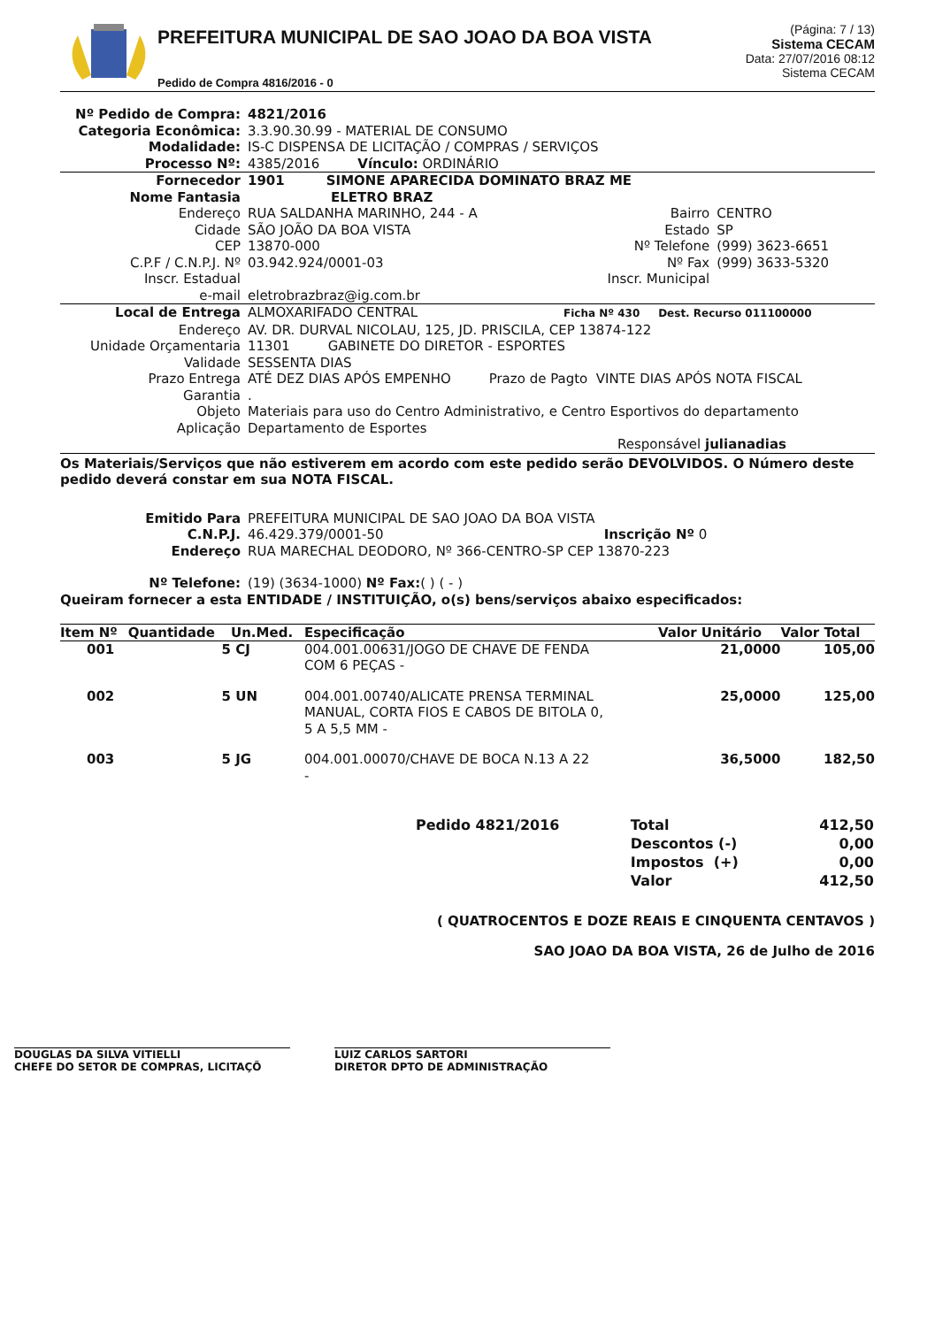PREFEITURA MUNICIPAL DE SAO JOAO DA BOA VISTA
Pedido de Compra 4816/2016 - 0
(Página: 7 / 13)
Sistema CECAM
Data: 27/07/2016 08:12
Sistema CECAM
| Nº Pedido de Compra: | 4821/2016 |
| Categoria Econômica: | 3.3.90.30.99 - MATERIAL DE CONSUMO |
| Modalidade: | IS-C DISPENSA DE LICITAÇÃO / COMPRAS / SERVIÇOS |
| Processo Nº: | 4385/2016 Vínculo: ORDINÁRIO |
| Fornecedor | 1901 SIMONE APARECIDA DOMINATO BRAZ ME | | |
| Nome Fantasia | ELETRO BRAZ | | |
| Endereço | RUA SALDANHA MARINHO, 244 - A | Bairro | CENTRO |
| Cidade | SÃO JOÃO DA BOA VISTA | Estado | SP |
| CEP | 13870-000 | Nº Telefone | (999) 3623-6651 |
| C.P.F / C.N.P.J. Nº | 03.942.924/0001-03 | Nº Fax | (999) 3633-5320 |
| Inscr. Estadual | | Inscr. Municipal | |
| e-mail | eletrobrazbraz@ig.com.br | | |
| Local de Entrega | ALMOXARIFADO CENTRAL Ficha Nº 430 Dest. Recurso 011100000 |
| Endereço | AV. DR. DURVAL NICOLAU, 125, JD. PRISCILA, CEP 13874-122 |
| Unidade Orçamentaria | 11301 GABINETE DO DIRETOR - ESPORTES |
| Validade | SESSENTA DIAS |
| Prazo Entrega | ATÉ DEZ DIAS APÓS EMPENHO Prazo de Pagto VINTE DIAS APÓS NOTA FISCAL |
| Garantia | . |
| Objeto | Materiais para uso do Centro Administrativo, e Centro Esportivos do departamento |
| Aplicação | Departamento de Esportes |
| | Responsável julianadias |
Os Materiais/Serviços que não estiverem em acordo com este pedido serão DEVOLVIDOS. O Número deste pedido deverá constar em sua NOTA FISCAL.
| Emitido Para | PREFEITURA MUNICIPAL DE SAO JOAO DA BOA VISTA | |
| C.N.P.J. | 46.429.379/0001-50 | Inscrição Nº 0 |
| Endereço | RUA MARECHAL DEODORO, Nº 366-CENTRO-SP CEP 13870-223 | |
| Nº Telefone: | (19) (3634-1000) Nº Fax: ( ) ( - ) | |
Queiram fornecer a esta ENTIDADE / INSTITUIÇÃO, o(s) bens/serviços abaixo especificados:
| Item Nº | Quantidade | Un.Med. | Especificação | Valor Unitário | Valor Total |
| --- | --- | --- | --- | --- | --- |
| 001 | 5 | CJ | 004.001.00631/JOGO DE CHAVE DE FENDA COM 6 PEÇAS - | 21,0000 | 105,00 |
| 002 | 5 | UN | 004.001.00740/ALICATE PRENSA TERMINAL MANUAL, CORTA FIOS E CABOS DE BITOLA 0, 5 A 5,5 MM - | 25,0000 | 125,00 |
| 003 | 5 | JG | 004.001.00070/CHAVE DE BOCA N.13 A 22 - | 36,5000 | 182,50 |
| Pedido 4821/2016 | Total | 412,50 |
| | Descontos (-) | 0,00 |
| | Impostos (+) | 0,00 |
| | Valor | 412,50 |
( QUATROCENTOS E DOZE REAIS E CINQUENTA CENTAVOS )
SAO JOAO DA BOA VISTA, 26 de Julho de 2016
DOUGLAS DA SILVA VITIELLI
CHEFE DO SETOR DE COMPRAS, LICITAÇÕ
LUIZ CARLOS SARTORI
DIRETOR DPTO DE ADMINISTRAÇÃO